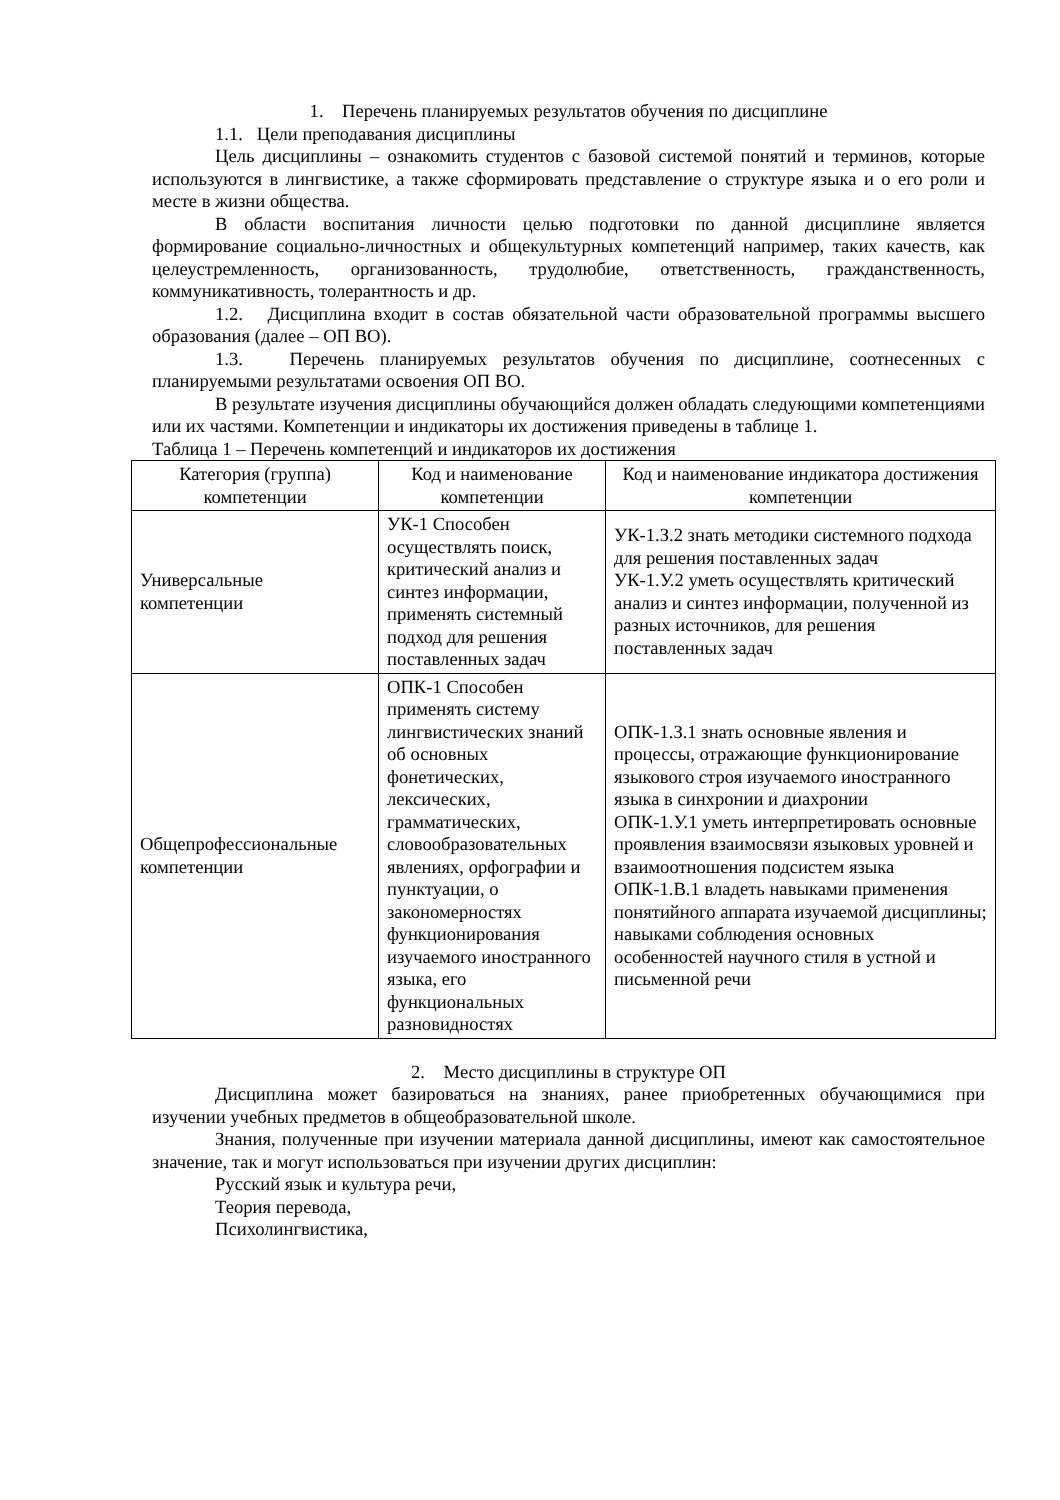1. Перечень планируемых результатов обучения по дисциплине
1.1. Цели преподавания дисциплины
Цель дисциплины – ознакомить студентов с базовой системой понятий и терминов, которые используются в лингвистике, а также сформировать представление о структуре языка и о его роли и месте в жизни общества.
В области воспитания личности целью подготовки по данной дисциплине является формирование социально-личностных и общекультурных компетенций например, таких качеств, как целеустремленность, организованность, трудолюбие, ответственность, гражданственность, коммуникативность, толерантность и др.
1.2. Дисциплина входит в состав обязательной части образовательной программы высшего образования (далее – ОП ВО).
1.3. Перечень планируемых результатов обучения по дисциплине, соотнесенных с планируемыми результатами освоения ОП ВО.
В результате изучения дисциплины обучающийся должен обладать следующими компетенциями или их частями. Компетенции и индикаторы их достижения приведены в таблице 1.
Таблица 1 – Перечень компетенций и индикаторов их достижения
| Категория (группа) компетенции | Код и наименование компетенции | Код и наименование индикатора достижения компетенции |
| --- | --- | --- |
| Универсальные компетенции | УК-1 Способен осуществлять поиск, критический анализ и синтез информации, применять системный подход для решения поставленных задач | УК-1.З.2 знать методики системного подхода для решения поставленных задач УК-1.У.2 уметь осуществлять критический анализ и синтез информации, полученной из разных источников, для решения поставленных задач |
| Общепрофессиональные компетенции | ОПК-1 Способен применять систему лингвистических знаний об основных фонетических, лексических, грамматических, словообразовательных явлениях, орфографии и пунктуации, о закономерностях функционирования изучаемого иностранного языка, его функциональных разновидностях | ОПК-1.З.1 знать основные явления и процессы, отражающие функционирование языкового строя изучаемого иностранного языка в синхронии и диахронии ОПК-1.У.1 уметь интерпретировать основные проявления взаимосвязи языковых уровней и взаимоотношения подсистем языка ОПК-1.В.1 владеть навыками применения понятийного аппарата изучаемой дисциплины; навыками соблюдения основных особенностей научного стиля в устной и письменной речи |
2. Место дисциплины в структуре ОП
Дисциплина может базироваться на знаниях, ранее приобретенных обучающимися при изучении учебных предметов в общеобразовательной школе.
Знания, полученные при изучении материала данной дисциплины, имеют как самостоятельное значение, так и могут использоваться при изучении других дисциплин:
Русский язык и культура речи,
Теория перевода,
Психолингвистика,